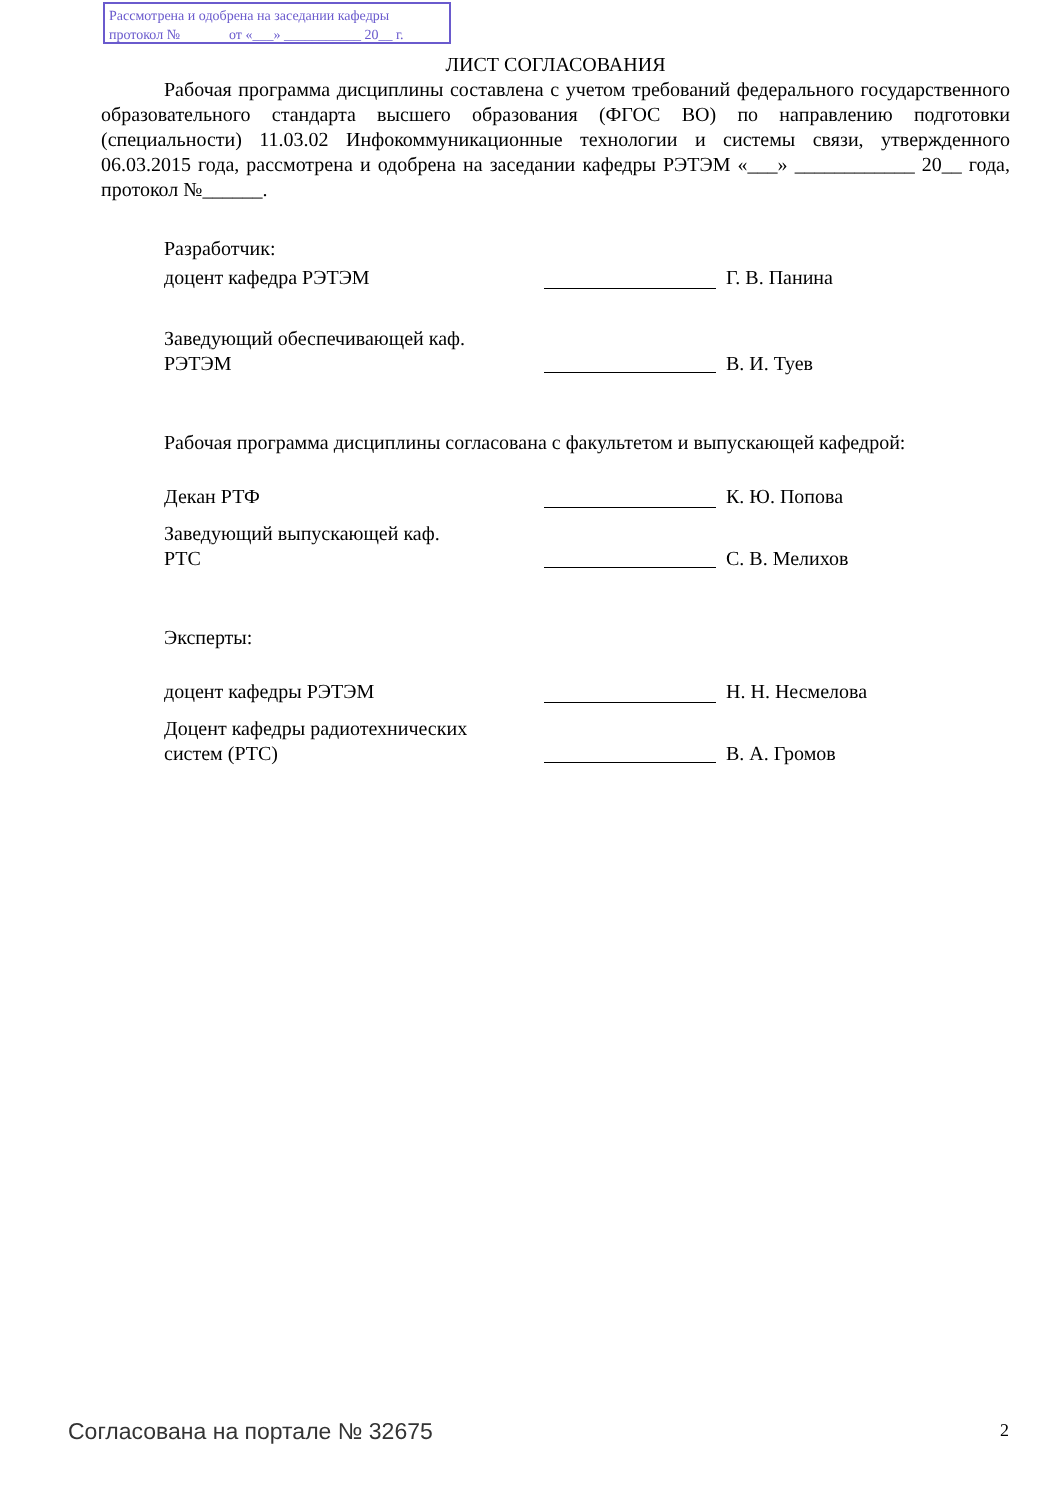Рассмотрена и одобрена на заседании кафедры
протокол № от «___» ___________ 20__ г.
ЛИСТ СОГЛАСОВАНИЯ
Рабочая программа дисциплины составлена с учетом требований федерального государственного образовательного стандарта высшего образования (ФГОС ВО) по направлению подготовки (специальности) 11.03.02 Инфокоммуникационные технологии и системы связи, утвержденного 06.03.2015 года, рассмотрена и одобрена на заседании кафедры РЭТЭМ «___» ____________ 20__ года, протокол №______.
Разработчик:
доцент кафедра РЭТЭМ Г. В. Панина
Заведующий обеспечивающей каф.
РЭТЭМ
В. И. Туев
Рабочая программа дисциплины согласована с факультетом и выпускающей кафедрой:
Декан РТФ К. Ю. Попова
Заведующий выпускающей каф.
РТС
С. В. Мелихов
Эксперты:
доцент кафедры РЭТЭМ Н. Н. Несмелова
Доцент кафедры радиотехнических
систем (РТС)
В. А. Громов
Согласована на портале № 32675 2